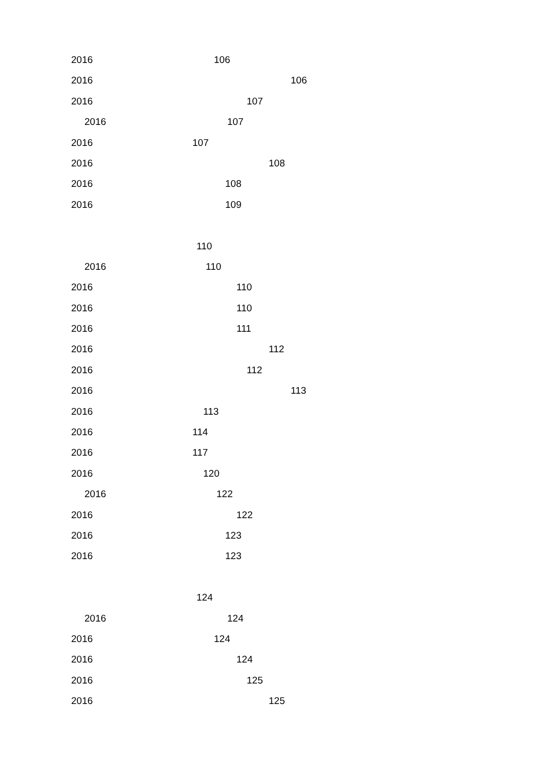2016 106
2016 106
2016 107
2016 107
2016 107
2016 108
2016 108
2016 109
110
2016 110
2016 110
2016 110
2016 111
2016 112
2016 112
2016 113
2016 113
2016 114
2016 117
2016 120
2016 122
2016 122
2016 123
2016 123
124
2016 124
2016 124
2016 124
2016 125
2016 125